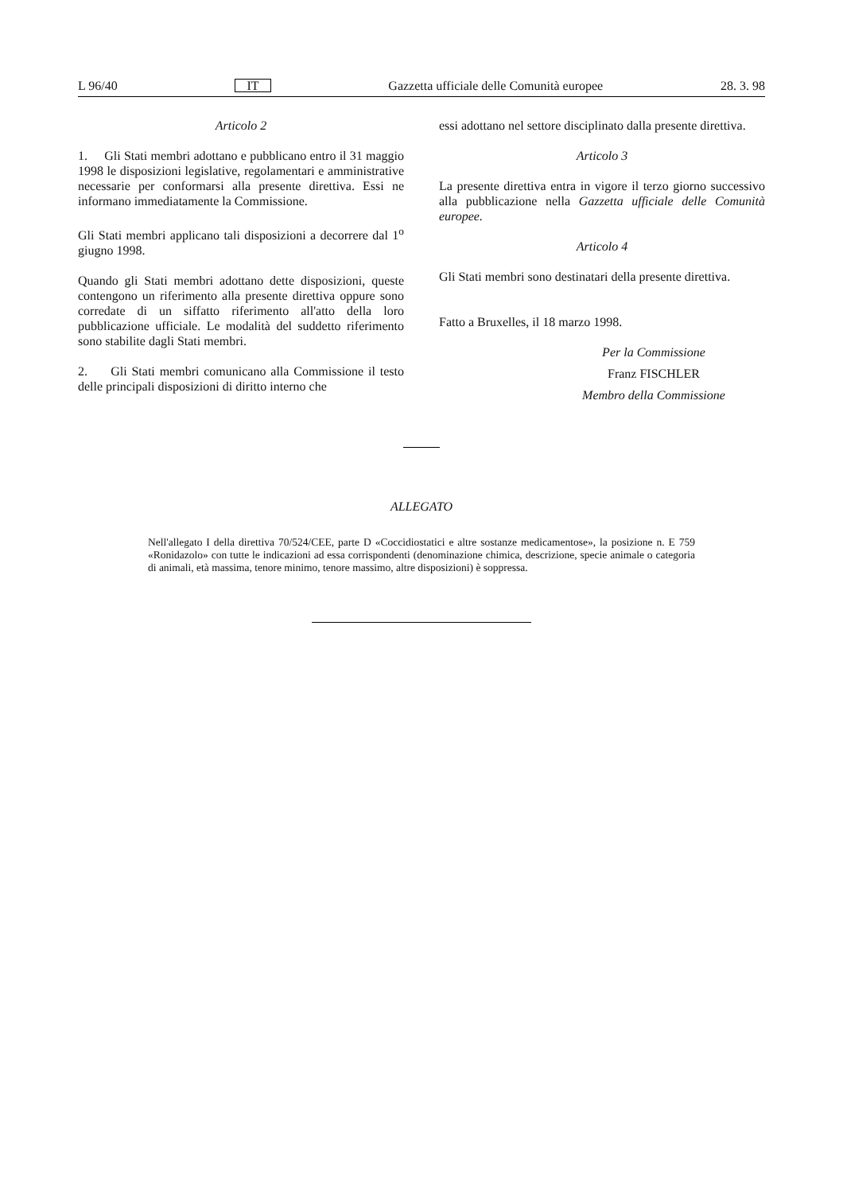L 96/40 IT Gazzetta ufficiale delle Comunità europee 28. 3. 98
Articolo 2
1. Gli Stati membri adottano e pubblicano entro il 31 maggio 1998 le disposizioni legislative, regolamentari e amministrative necessarie per conformarsi alla presente direttiva. Essi ne informano immediatamente la Commissione.
Gli Stati membri applicano tali disposizioni a decorrere dal 1<sup>o</sup> giugno 1998.
Quando gli Stati membri adottano dette disposizioni, queste contengono un riferimento alla presente direttiva oppure sono corredate di un siffatto riferimento all'atto della loro pubblicazione ufficiale. Le modalità del suddetto riferimento sono stabilite dagli Stati membri.
2. Gli Stati membri comunicano alla Commissione il testo delle principali disposizioni di diritto interno che
essi adottano nel settore disciplinato dalla presente direttiva.
Articolo 3
La presente direttiva entra in vigore il terzo giorno successivo alla pubblicazione nella Gazzetta ufficiale delle Comunità europee.
Articolo 4
Gli Stati membri sono destinatari della presente direttiva.
Fatto a Bruxelles, il 18 marzo 1998.
Per la Commissione
Franz FISCHLER
Membro della Commissione
ALLEGATO
Nell'allegato I della direttiva 70/524/CEE, parte D «Coccidiostatici e altre sostanze medicamentose», la posizione n. E 759 «Ronidazolo» con tutte le indicazioni ad essa corrispondenti (denominazione chimica, descrizione, specie animale o categoria di animali, età massima, tenore minimo, tenore massimo, altre disposizioni) è soppressa.